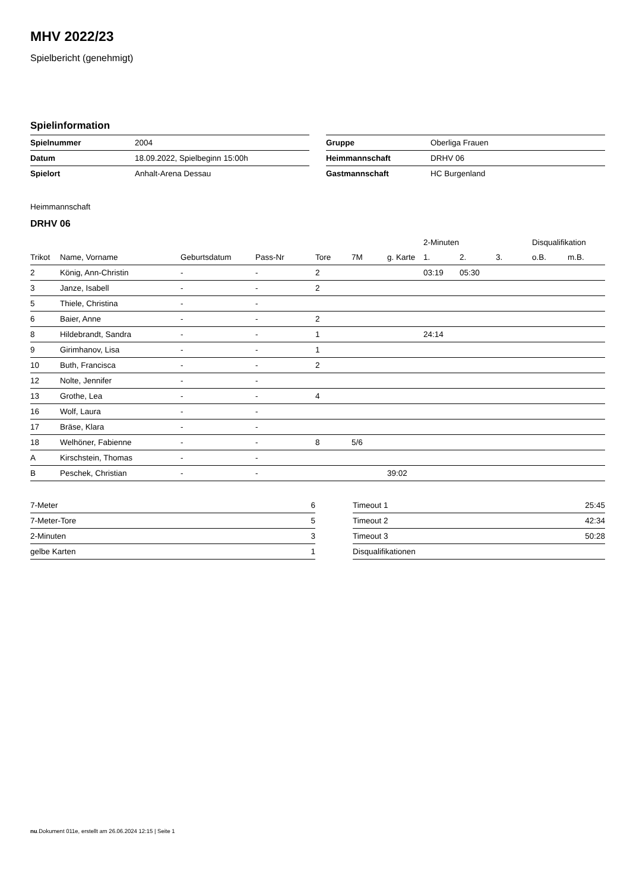MHV 2022/23
Spielbericht (genehmigt)
Spielinformation
| Spielnummer | 2004 |
| Datum | 18.09.2022, Spielbeginn 15:00h |
| Spielort | Anhalt-Arena Dessau |
| Gruppe | Oberliga Frauen |
| Heimmannschaft | DRHV 06 |
| Gastmannschaft | HC Burgenland |
Heimmannschaft
DRHV 06
| | | | | | | | 2-Minuten | | | Disqualifikation | |
| --- | --- | --- | --- | --- | --- | --- | --- | --- | --- | --- | --- |
| Trikot | Name, Vorname | Geburtsdatum | Pass-Nr | Tore | 7M | g. Karte | 1. | 2. | 3. | o.B. | m.B. |
| 2 | König, Ann-Christin | - | - | 2 | | | 03:19 | 05:30 | | | |
| 3 | Janze, Isabell | - | - | 2 | | | | | | | |
| 5 | Thiele, Christina | - | - | | | | | | | | |
| 6 | Baier, Anne | - | - | 2 | | | | | | | |
| 8 | Hildebrandt, Sandra | - | - | 1 | | | 24:14 | | | | |
| 9 | Girimhanov, Lisa | - | - | 1 | | | | | | | |
| 10 | Buth, Francisca | - | - | 2 | | | | | | | |
| 12 | Nolte, Jennifer | - | - | | | | | | | | |
| 13 | Grothe, Lea | - | - | 4 | | | | | | | |
| 16 | Wolf, Laura | - | - | | | | | | | | |
| 17 | Bräse, Klara | - | - | | | | | | | | |
| 18 | Welhöner, Fabienne | - | - | 8 | 5/6 | | | | | | |
| A | Kirschstein, Thomas | - | - | | | | | | | | |
| B | Peschek, Christian | - | - | | | 39:02 | | | | | |
| 7-Meter | 6 |
| 7-Meter-Tore | 5 |
| 2-Minuten | 3 |
| gelbe Karten | 1 |
| Timeout 1 | 25:45 |
| Timeout 2 | 42:34 |
| Timeout 3 | 50:28 |
| Disqualifikationen | |
nu.Dokument 011e, erstellt am 26.06.2024 12:15 | Seite 1